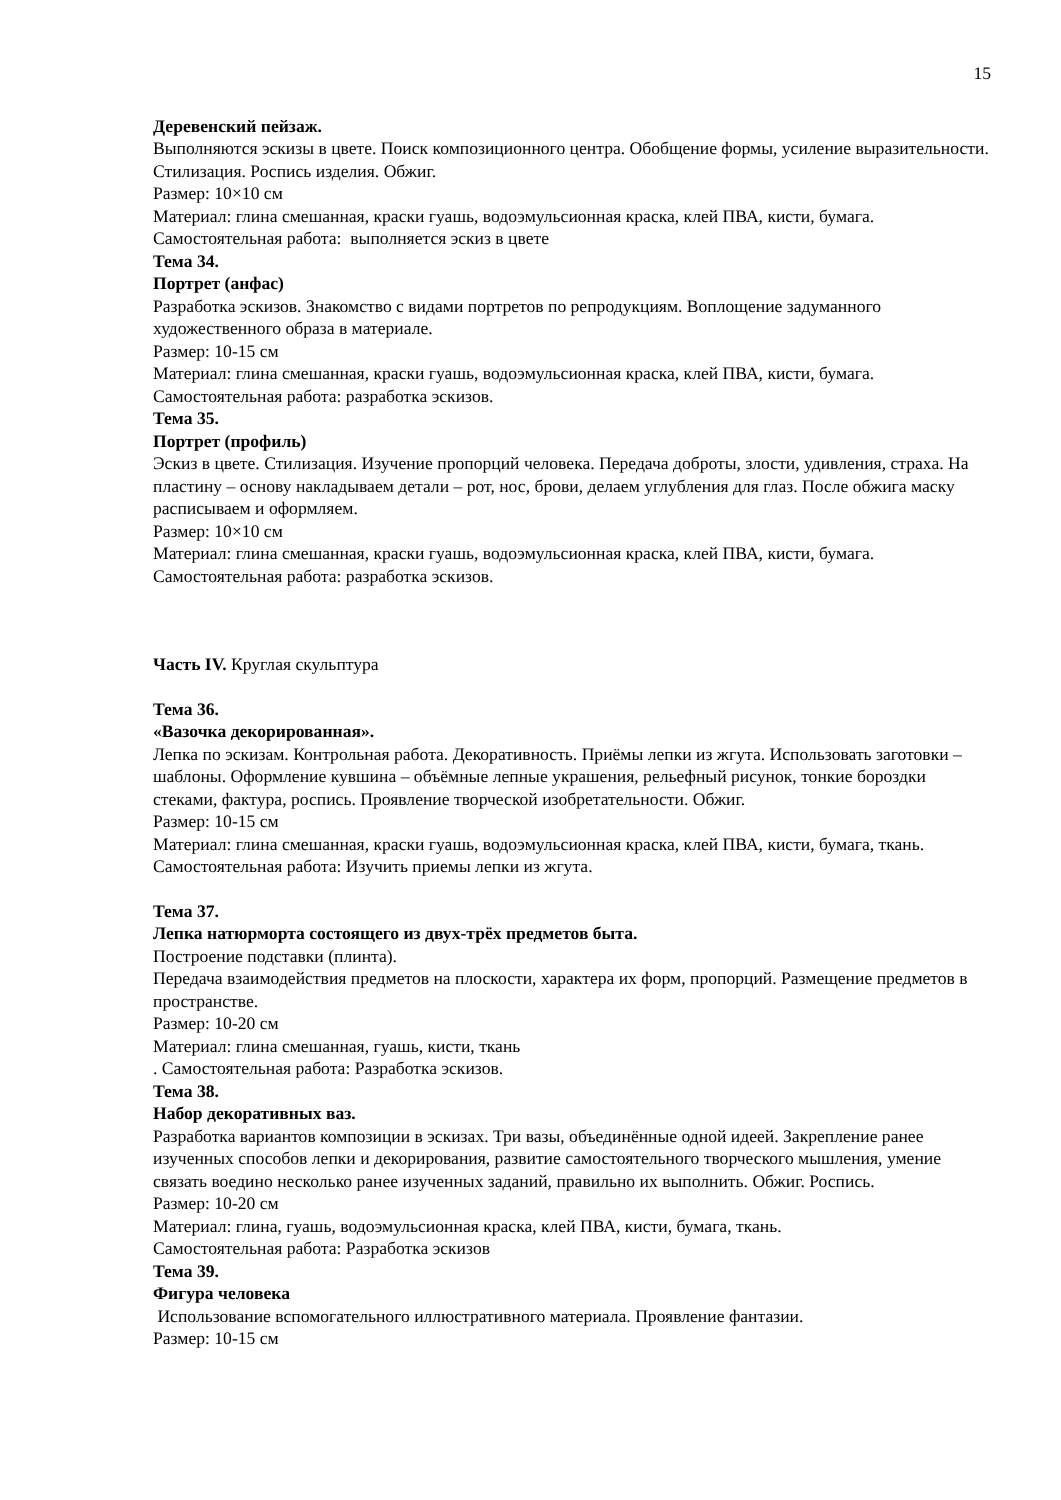15
Деревенский пейзаж.
Выполняются эскизы в цвете. Поиск композиционного центра. Обобщение формы, усиление выразительности. Стилизация. Роспись изделия. Обжиг.
Размер: 10×10 см
Материал: глина смешанная, краски гуашь, водоэмульсионная краска, клей ПВА, кисти, бумага.
Самостоятельная работа: выполняется эскиз в цвете
Тема 34.
Портрет (анфас)
Разработка эскизов. Знакомство с видами портретов по репродукциям. Воплощение задуманного художественного образа в материале.
Размер: 10-15 см
Материал: глина смешанная, краски гуашь, водоэмульсионная краска, клей ПВА, кисти, бумага.
Самостоятельная работа: разработка эскизов.
Тема 35.
Портрет (профиль)
Эскиз в цвете. Стилизация. Изучение пропорций человека. Передача доброты, злости, удивления, страха. На пластину – основу накладываем детали – рот, нос, брови, делаем углубления для глаз. После обжига маску расписываем и оформляем.
Размер: 10×10 см
Материал: глина смешанная, краски гуашь, водоэмульсионная краска, клей ПВА, кисти, бумага.
Самостоятельная работа: разработка эскизов.
Часть IV. Круглая скульптура
Тема 36.
«Вазочка декорированная».
Лепка по эскизам. Контрольная работа. Декоративность. Приёмы лепки из жгута. Использовать заготовки – шаблоны. Оформление кувшина – объёмные лепные украшения, рельефный рисунок, тонкие бороздки стеками, фактура, роспись. Проявление творческой изобретательности. Обжиг.
Размер: 10-15 см
Материал: глина смешанная, краски гуашь, водоэмульсионная краска, клей ПВА, кисти, бумага, ткань.
Самостоятельная работа: Изучить приемы лепки из жгута.
Тема 37.
Лепка натюрморта состоящего из двух-трёх предметов быта.
Построение подставки (плинта).
Передача взаимодействия предметов на плоскости, характера их форм, пропорций. Размещение предметов в пространстве.
Размер: 10-20 см
Материал: глина смешанная, гуашь, кисти, ткань
. Самостоятельная работа: Разработка эскизов.
Тема 38.
Набор декоративных ваз.
Разработка вариантов композиции в эскизах. Три вазы, объединённые одной идеей. Закрепление ранее изученных способов лепки и декорирования, развитие самостоятельного творческого мышления, умение связать воедино несколько ранее изученных заданий, правильно их выполнить. Обжиг. Роспись.
Размер: 10-20 см
Материал: глина, гуашь, водоэмульсионная краска, клей ПВА, кисти, бумага, ткань.
Самостоятельная работа: Разработка эскизов
Тема 39.
Фигура человека
Использование вспомогательного иллюстративного материала. Проявление фантазии.
Размер: 10-15 см